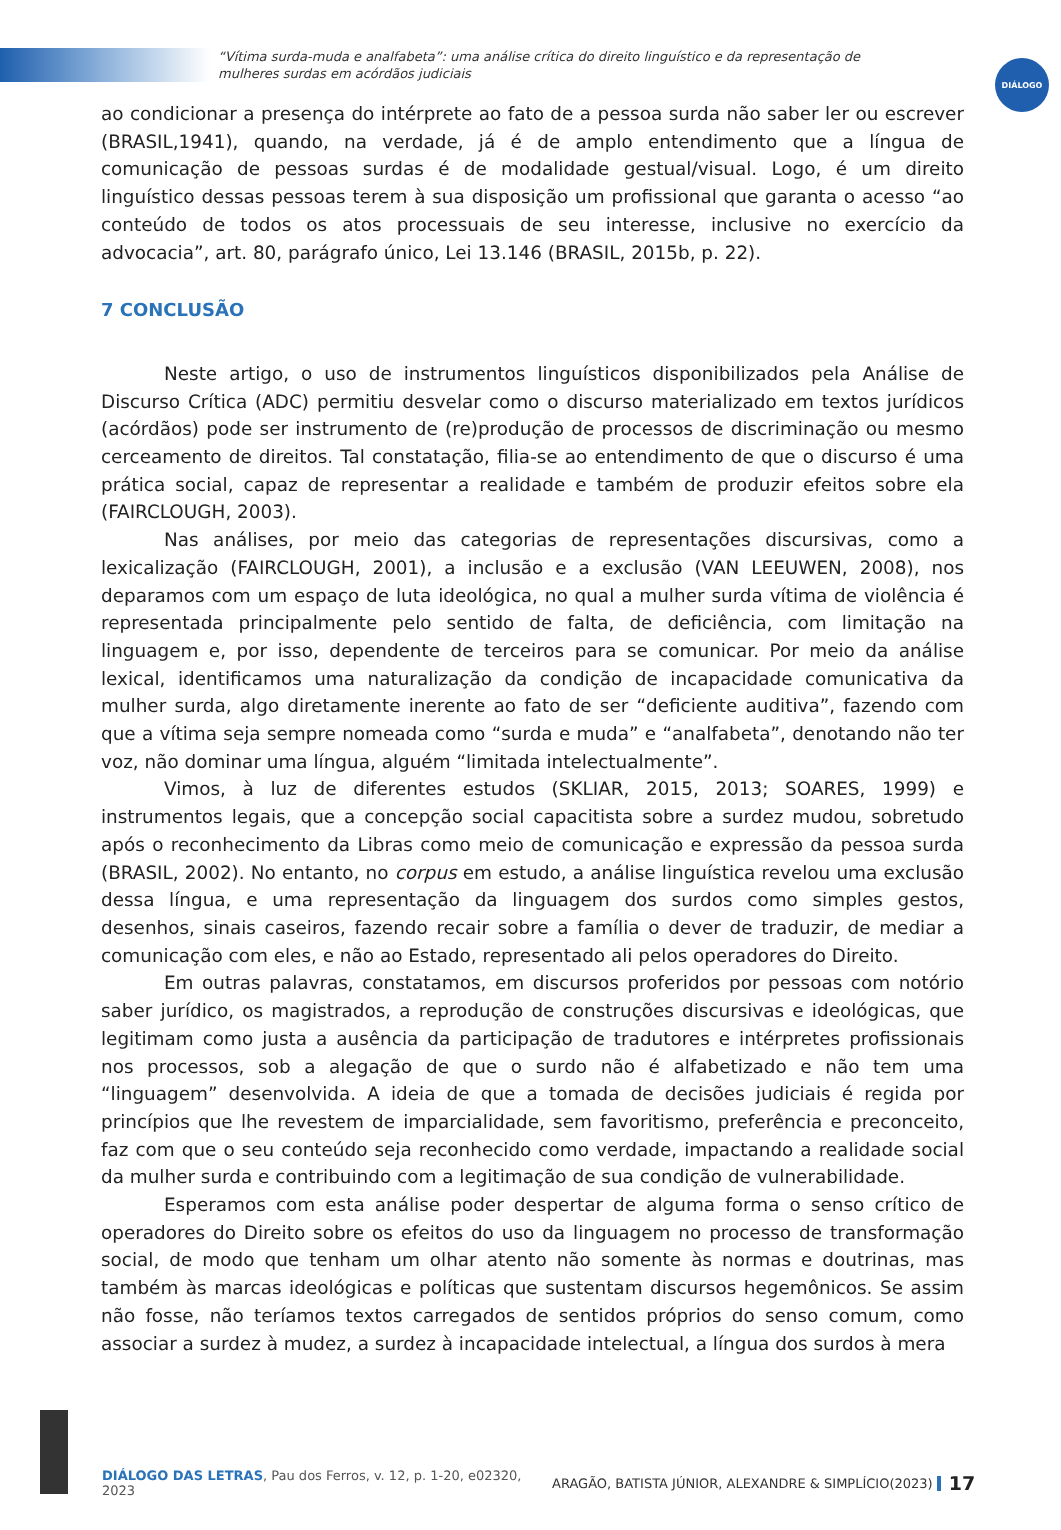“Vítima surda-muda e analfabeta”: uma análise crítica do direito linguístico e da representação de mulheres surdas em acórdãos judiciais
DIÁLOGO
ao condicionar a presença do intérprete ao fato de a pessoa surda não saber ler ou escrever (BRASIL,1941), quando, na verdade, já é de amplo entendimento que a língua de comunicação de pessoas surdas é de modalidade gestual/visual. Logo, é um direito linguístico dessas pessoas terem à sua disposição um profissional que garanta o acesso “ao conteúdo de todos os atos processuais de seu interesse, inclusive no exercício da advocacia”, art. 80, parágrafo único, Lei 13.146 (BRASIL, 2015b, p. 22).
7 CONCLUSÃO
Neste artigo, o uso de instrumentos linguísticos disponibilizados pela Análise de Discurso Crítica (ADC) permitiu desvelar como o discurso materializado em textos jurídicos (acórdãos) pode ser instrumento de (re)produção de processos de discriminação ou mesmo cerceamento de direitos. Tal constatação, filia-se ao entendimento de que o discurso é uma prática social, capaz de representar a realidade e também de produzir efeitos sobre ela (FAIRCLOUGH, 2003).
Nas análises, por meio das categorias de representações discursivas, como a lexicalização (FAIRCLOUGH, 2001), a inclusão e a exclusão (VAN LEEUWEN, 2008), nos deparamos com um espaço de luta ideológica, no qual a mulher surda vítima de violência é representada principalmente pelo sentido de falta, de deficiência, com limitação na linguagem e, por isso, dependente de terceiros para se comunicar. Por meio da análise lexical, identificamos uma naturalização da condição de incapacidade comunicativa da mulher surda, algo diretamente inerente ao fato de ser “deficiente auditiva”, fazendo com que a vítima seja sempre nomeada como “surda e muda” e “analfabeta”, denotando não ter voz, não dominar uma língua, alguém “limitada intelectualmente”.
Vimos, à luz de diferentes estudos (SKLIAR, 2015, 2013; SOARES, 1999) e instrumentos legais, que a concepção social capacitista sobre a surdez mudou, sobretudo após o reconhecimento da Libras como meio de comunicação e expressão da pessoa surda (BRASIL, 2002). No entanto, no corpus em estudo, a análise linguística revelou uma exclusão dessa língua, e uma representação da linguagem dos surdos como simples gestos, desenhos, sinais caseiros, fazendo recair sobre a família o dever de traduzir, de mediar a comunicação com eles, e não ao Estado, representado ali pelos operadores do Direito.
Em outras palavras, constatamos, em discursos proferidos por pessoas com notório saber jurídico, os magistrados, a reprodução de construções discursivas e ideológicas, que legitimam como justa a ausência da participação de tradutores e intérpretes profissionais nos processos, sob a alegação de que o surdo não é alfabetizado e não tem uma “linguagem” desenvolvida. A ideia de que a tomada de decisões judiciais é regida por princípios que lhe revestem de imparcialidade, sem favoritismo, preferência e preconceito, faz com que o seu conteúdo seja reconhecido como verdade, impactando a realidade social da mulher surda e contribuindo com a legitimação de sua condição de vulnerabilidade.
Esperamos com esta análise poder despertar de alguma forma o senso crítico de operadores do Direito sobre os efeitos do uso da linguagem no processo de transformação social, de modo que tenham um olhar atento não somente às normas e doutrinas, mas também às marcas ideológicas e políticas que sustentam discursos hegemônicos. Se assim não fosse, não teríamos textos carregados de sentidos próprios do senso comum, como associar a surdez à mudez, a surdez à incapacidade intelectual, a língua dos surdos à mera
DIÁLOGO DAS LETRAS, Pau dos Ferros, v. 12, p. 1-20, e02320, 2023
ARAGÃO, BATISTA JÚNIOR, ALEXANDRE & SIMPLÍCIO(2023)
17